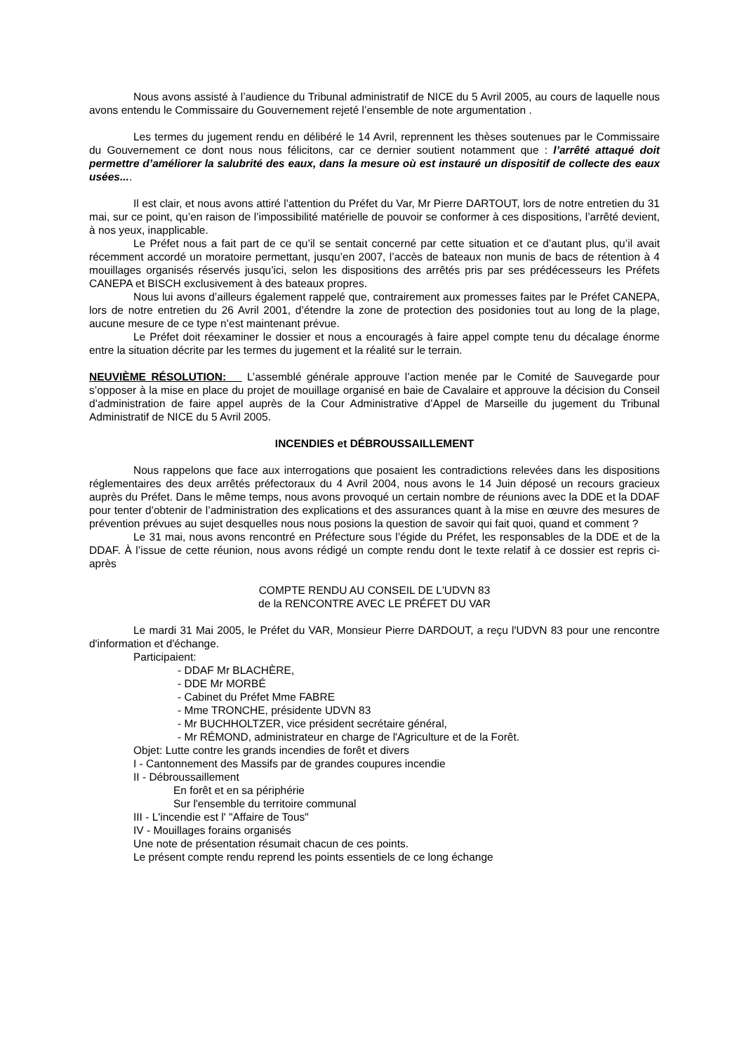Nous avons assisté à l’audience du Tribunal administratif de NICE du 5 Avril 2005, au cours de laquelle nous avons entendu le Commissaire du Gouvernement rejeté l’ensemble de note argumentation .
Les termes du jugement rendu en délibéré le 14 Avril, reprennent les thèses soutenues par le Commissaire du Gouvernement ce dont nous nous félicitons, car ce dernier soutient notamment que : l’arrêté attaqué doit permettre d’améliorer la salubrité des eaux, dans la mesure où est instauré un dispositif de collecte des eaux usées....
Il est clair, et nous avons attiré l’attention du Préfet du Var, Mr Pierre DARTOUT, lors de notre entretien du 31 mai, sur ce point, qu’en raison de l’impossibilité matérielle de pouvoir se conformer à ces dispositions, l’arrêté devient, à nos yeux, inapplicable.
Le Préfet nous a fait part de ce qu’il se sentait concerné par cette situation et ce d’autant plus, qu’il avait récemment accordé un moratoire permettant, jusqu’en 2007, l’accès de bateaux non munis de bacs de rétention à 4 mouillages organisés réservés jusqu’ici, selon les dispositions des arrêtés pris par ses prédécesseurs les Préfets CANEPA et BISCH exclusivement à des bateaux propres.
Nous lui avons d’ailleurs également rappelé que, contrairement aux promesses faites par le Préfet CANEPA, lors de notre entretien du 26 Avril 2001, d’étendre la zone de protection des posidonies tout au long de la plage, aucune mesure de ce type n’est maintenant prévue.
Le Préfet doit réexaminer le dossier et nous a encouragés à faire appel compte tenu du décalage énorme entre la situation décrite par les termes du jugement et la réalité sur le terrain.
NEUVIÈME RÉSOLUTION: L’assemblé générale approuve l’action menée par le Comité de Sauvegarde pour s’opposer à la mise en place du projet de mouillage organisé en baie de Cavalaire et approuve la décision du Conseil d’administration de faire appel auprès de la Cour Administrative d’Appel de Marseille du jugement du Tribunal Administratif de NICE du 5 Avril 2005.
INCENDIES et DÉBROUSSAILLEMENT
Nous rappelons que face aux interrogations que posaient les contradictions relevées dans les dispositions réglementaires des deux arrêtés préfectoraux du 4 Avril 2004, nous avons le 14 Juin déposé un recours gracieux auprès du Préfet. Dans le même temps, nous avons provoqué un certain nombre de réunions avec la DDE et la DDAF pour tenter d’obtenir de l’administration des explications et des assurances quant à la mise en œuvre des mesures de prévention prévues au sujet desquelles nous nous posions la question de savoir qui fait quoi, quand et comment ?
Le 31 mai, nous avons rencontré en Préfecture sous l’égide du Préfet, les responsables de la DDE et de la DDAF. À l’issue de cette réunion, nous avons rédigé un compte rendu dont le texte relatif à ce dossier est repris ci-après
COMPTE RENDU AU CONSEIL DE L'UDVN 83
de la RENCONTRE AVEC LE PRÉFET DU VAR
Le mardi 31 Mai 2005, le Préfet du VAR, Monsieur Pierre DARDOUT, a reçu l'UDVN 83 pour une rencontre d'information et d'échange.
Participaient:
- DDAF Mr BLACHÈRE,
- DDE Mr MORBÉ
- Cabinet du Préfet Mme FABRE
- Mme TRONCHE, présidente UDVN 83
- Mr BUCHHOLTZER, vice président secrétaire général,
- Mr RÉMOND, administrateur en charge de l'Agriculture et de la Forêt.
Objet: Lutte contre les grands incendies de forêt et divers
I - Cantonnement des Massifs par de grandes coupures incendie
II - Débroussaillement
En forêt et en sa périphérie
Sur l'ensemble du territoire communal
III - L'incendie est l' "Affaire de Tous"
IV - Mouillages forains organisés
Une note de présentation résumait chacun de ces points.
Le présent compte rendu reprend les points essentiels de ce long échange